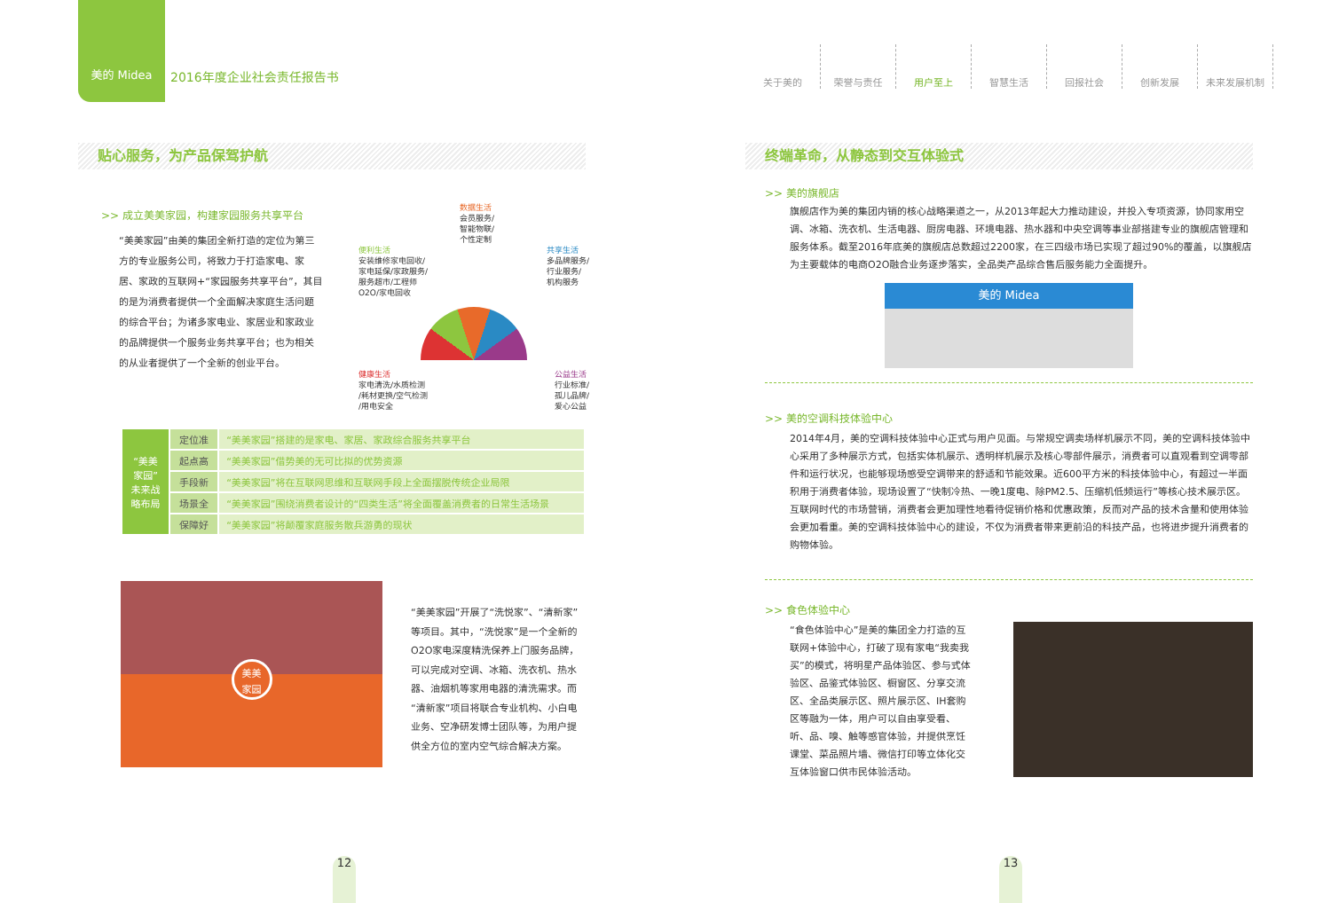美的 Midea
2016年度企业社会责任报告书
贴心服务，为产品保驾护航
>> 成立美美家园，构建家园服务共享平台
“美美家园”由美的集团全新打造的定位为第三方的专业服务公司，将致力于打造家电、家居、家政的互联网+“家园服务共享平台”，其目的是为消费者提供一个全面解决家庭生活问题的综合平台；为诸多家电业、家居业和家政业的品牌提供一个服务业务共享平台；也为相关的从业者提供了一个全新的创业平台。
数据生活
会员服务/
智能物联/
个性定制
便利生活
安装维修家电回收/
家电延保/家政服务/
服务超市/工程师
O2O/家电回收
共享生活
多品牌服务/
行业服务/
机构服务
健康生活
家电清洗/水质检测
/耗材更换/空气检测
/用电安全
公益生活
行业标准/
孤儿品牌/
爱心公益
| “美美家园”未来战略布局 | 定位准 | “美美家园”搭建的是家电、家居、家政综合服务共享平台 |
| | 起点高 | “美美家园”借势美的无可比拟的优势资源 |
| | 手段新 | “美美家园”将在互联网思维和互联网手段上全面摆脱传统企业局限 |
| | 场景全 | “美美家园”围绕消费者设计的“四类生活”将全面覆盖消费者的日常生活场景 |
| | 保障好 | “美美家园”将颠覆家庭服务散兵游勇的现状 |
美美
家园
“美美家园”开展了“洗悦家”、“清新家”等项目。其中，“洗悦家”是一个全新的O2O家电深度精洗保养上门服务品牌，可以完成对空调、冰箱、洗衣机、热水器、油烟机等家用电器的清洗需求。而“清新家”项目将联合专业机构、小白电业务、空净研发博士团队等，为用户提供全方位的室内空气综合解决方案。
12
关于美的 荣誉与责任 用户至上 智慧生活 回报社会 创新发展 未来发展机制
终端革命，从静态到交互体验式
>> 美的旗舰店
旗舰店作为美的集团内销的核心战略渠道之一，从2013年起大力推动建设，并投入专项资源，协同家用空调、冰箱、洗衣机、生活电器、厨房电器、环境电器、热水器和中央空调等事业部搭建专业的旗舰店管理和服务体系。截至2016年底美的旗舰店总数超过2200家，在三四级市场已实现了超过90%的覆盖，以旗舰店为主要载体的电商O2O融合业务逐步落实，全品类产品综合售后服务能力全面提升。
美的 Midea
>> 美的空调科技体验中心
2014年4月，美的空调科技体验中心正式与用户见面。与常规空调卖场样机展示不同，美的空调科技体验中心采用了多种展示方式，包括实体机展示、透明样机展示及核心零部件展示，消费者可以直观看到空调零部件和运行状况，也能够现场感受空调带来的舒适和节能效果。近600平方米的科技体验中心，有超过一半面积用于消费者体验，现场设置了“快制冷热、一晚1度电、除PM2.5、压缩机低频运行”等核心技术展示区。互联网时代的市场营销，消费者会更加理性地看待促销价格和优惠政策，反而对产品的技术含量和使用体验会更加看重。美的空调科技体验中心的建设，不仅为消费者带来更前沿的科技产品，也将进步提升消费者的购物体验。
>> 食色体验中心
“食色体验中心”是美的集团全力打造的互联网+体验中心，打破了现有家电“我卖我买”的模式，将明星产品体验区、参与式体验区、品鉴式体验区、橱窗区、分享交流区、全品类展示区、照片展示区、IH套购区等融为一体，用户可以自由享受看、听、品、嗅、触等感官体验，并提供烹饪课堂、菜品照片墙、微信打印等立体化交互体验窗口供市民体验活动。
13